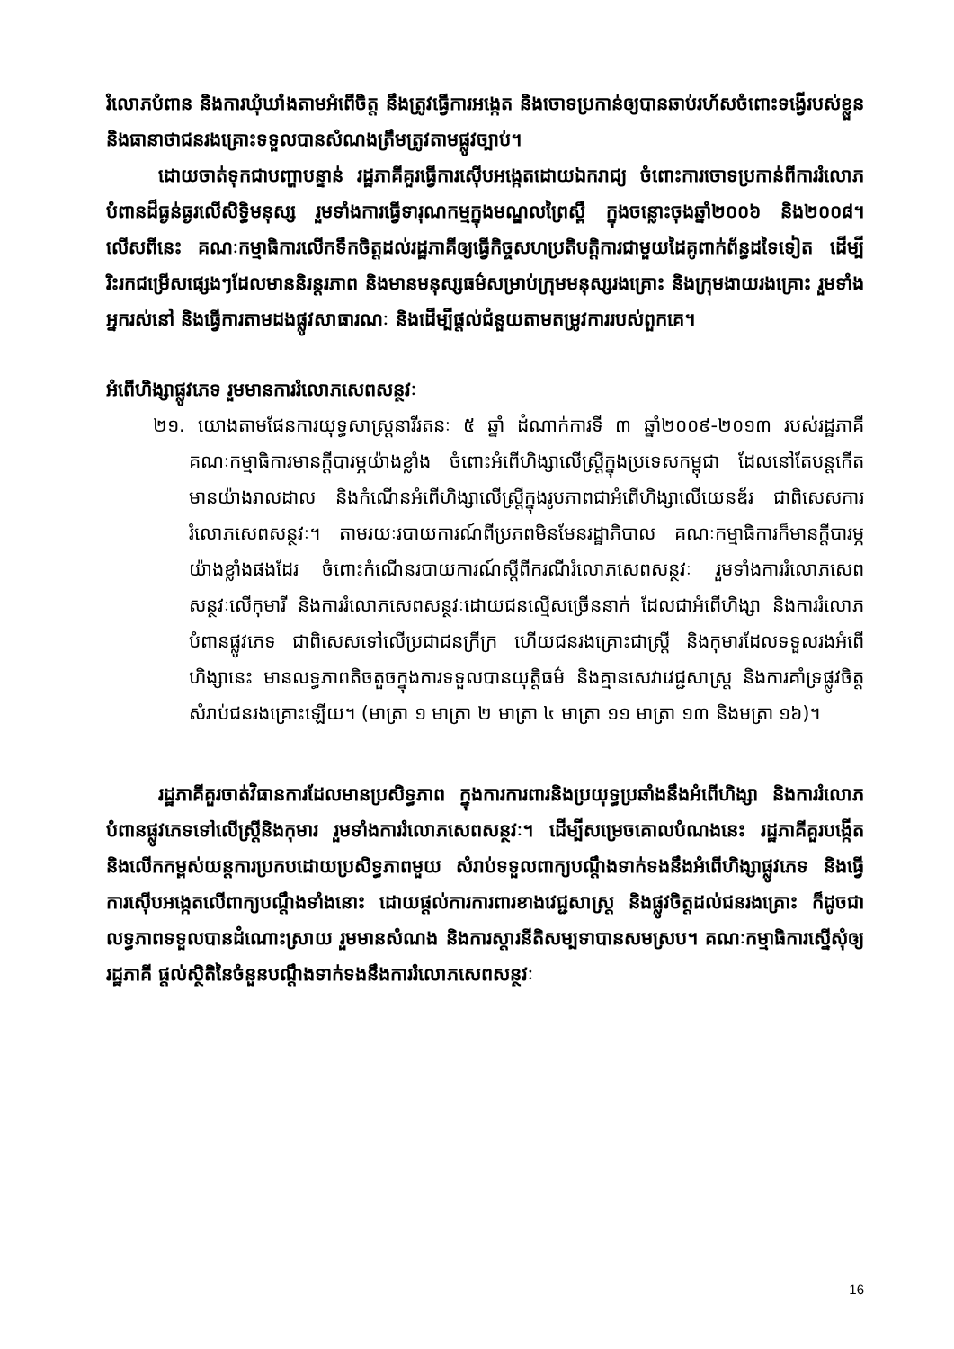រំលោភបំពាន និងការឃុំឃាំងតាមអំពើចិត្ត នឹងត្រូវធ្វើការអង្កេត និងចោទប្រកាន់ឲ្យបានឆាប់រហ័សចំពោះទង្វើរបស់ខ្លួន និងធានាថាជនរងគ្រោះទទួលបានសំណងត្រឹមត្រូវតាមផ្លូវច្បាប់។
ដោយចាត់ទុកជាបញ្ហាបន្ទាន់ រដ្ឋភាគីគួរធ្វើការស៊ើបអង្កេតដោយឯករាជ្យ ចំពោះការចោទប្រកាន់ពីការរំលោភបំពានដ៏ធ្ងន់ធ្ងរលើសិទ្ធិមនុស្ស រួមទាំងការធ្វើទារុណកម្មក្នុងមណ្ឌលព្រៃស្ពឺ ក្នុងចន្លោះចុងឆ្នាំ២០០៦ និង២០០៨។ លើសពីនេះ គណៈកម្មាធិការលើកទឹកចិត្តដល់រដ្ឋភាគីឲ្យធ្វើកិច្ចសហប្រតិបត្តិការជាមួយដៃគូពាក់ព័ន្ធដទៃទៀត ដើម្បីរិះរកជម្រើសផ្សេងៗដែលមាននិរន្តរភាព និងមានមនុស្សធម៌សម្រាប់ក្រុមមនុស្សរងគ្រោះ និងក្រុមងាយរងគ្រោះ រួមទាំងអ្នករស់នៅ និងធ្វើការតាមដងផ្លូវសាធារណៈ និងដើម្បីផ្តល់ជំនួយតាមតម្រូវការរបស់ពួកគេ។
អំពើហិង្សាផ្លូវភេទ រួមមានការរំលោភសេពសន្ថវៈ
២១. យោងតាមផែនការយុទ្ធសាស្ត្រនារីរតនៈ ៥ ឆ្នាំ ដំណាក់ការទី ៣ ឆ្នាំ២០០៩-២០១៣ របស់រដ្ឋភាគី គណៈកម្មាធិការមានក្តីបារម្ភយ៉ាងខ្លាំង ចំពោះអំពើហិង្សាលើស្ត្រីក្នុងប្រទេសកម្ពុជា ដែលនៅតែបន្តកើតមានយ៉ាងរាលដាល និងកំណើនអំពើហិង្សាលើស្ត្រីក្នុងរូបភាពជាអំពើហិង្សាលើយេនឌ័រ ជាពិសេសការរំលោភសេពសន្ថវៈ។ តាមរយៈរបាយការណ៍ពីប្រភពមិនមែនរដ្ឋាភិបាល គណៈកម្មាធិការក៏មានក្តីបារម្ភយ៉ាងខ្លាំងផងដែរ ចំពោះកំណើនរបាយការណ៍ស្តីពីករណីរំលោភសេពសន្ថវៈ រួមទាំងការរំលោភសេពសន្ថវៈលើកុមារី និងការរំលោភសេពសន្ថវៈដោយជនល្មើសច្រើននាក់ ដែលជាអំពើហិង្សា និងការរំលោភបំពានផ្លូវភេទ ជាពិសេសទៅលើប្រជាជនក្រីក្រ ហើយជនរងគ្រោះជាស្ត្រី និងកុមារដែលទទួលរងអំពើហិង្សានេះ មានលទ្ធភាពតិចតួចក្នុងការទទួលបានយុត្តិធម៌ និងគ្មានសេវាវេជ្ជសាស្ត្រ និងការគាំទ្រផ្លូវចិត្តសំរាប់ជនរងគ្រោះឡើយ។ (មាត្រា ១ មាត្រា ២ មាត្រា ៤ មាត្រា ១១ មាត្រា ១៣ និងមត្រា ១៦)។
រដ្ឋភាគីគួរចាត់វិធានការដែលមានប្រសិទ្ធភាព ក្នុងការការពារនិងប្រយុទ្ធប្រឆាំងនឹងអំពើហិង្សា និងការរំលោភបំពានផ្លូវភេទទៅលើស្ត្រីនិងកុមារ រួមទាំងការរំលោភសេពសន្ថវៈ។ ដើម្បីសម្រេចគោលបំណងនេះ រដ្ឋភាគីគួរបង្កើត និងលើកកម្ពស់យន្តការប្រកបដោយប្រសិទ្ធភាពមួយ សំរាប់ទទួលពាក្យបណ្តឹងទាក់ទងនឹងអំពើហិង្សាផ្លូវភេទ និងធ្វើការស៊ើបអង្កេតលើពាក្យបណ្តឹងទាំងនោះ ដោយផ្តល់ការការពារខាងវេជ្ជសាស្ត្រ និងផ្លូវចិត្តដល់ជនរងគ្រោះ ក៏ដូចជាលទ្ធភាពទទួលបានដំណោះស្រាយ រួមមានសំណង និងការស្តារនីតិសម្បទាបានសមស្រប។ គណៈកម្មាធិការស្នើសុំឲ្យរដ្ឋភាគី ផ្តល់ស្ថិតិនៃចំនួនបណ្តឹងទាក់ទងនឹងការរំលោភសេពសន្ថវៈ
16